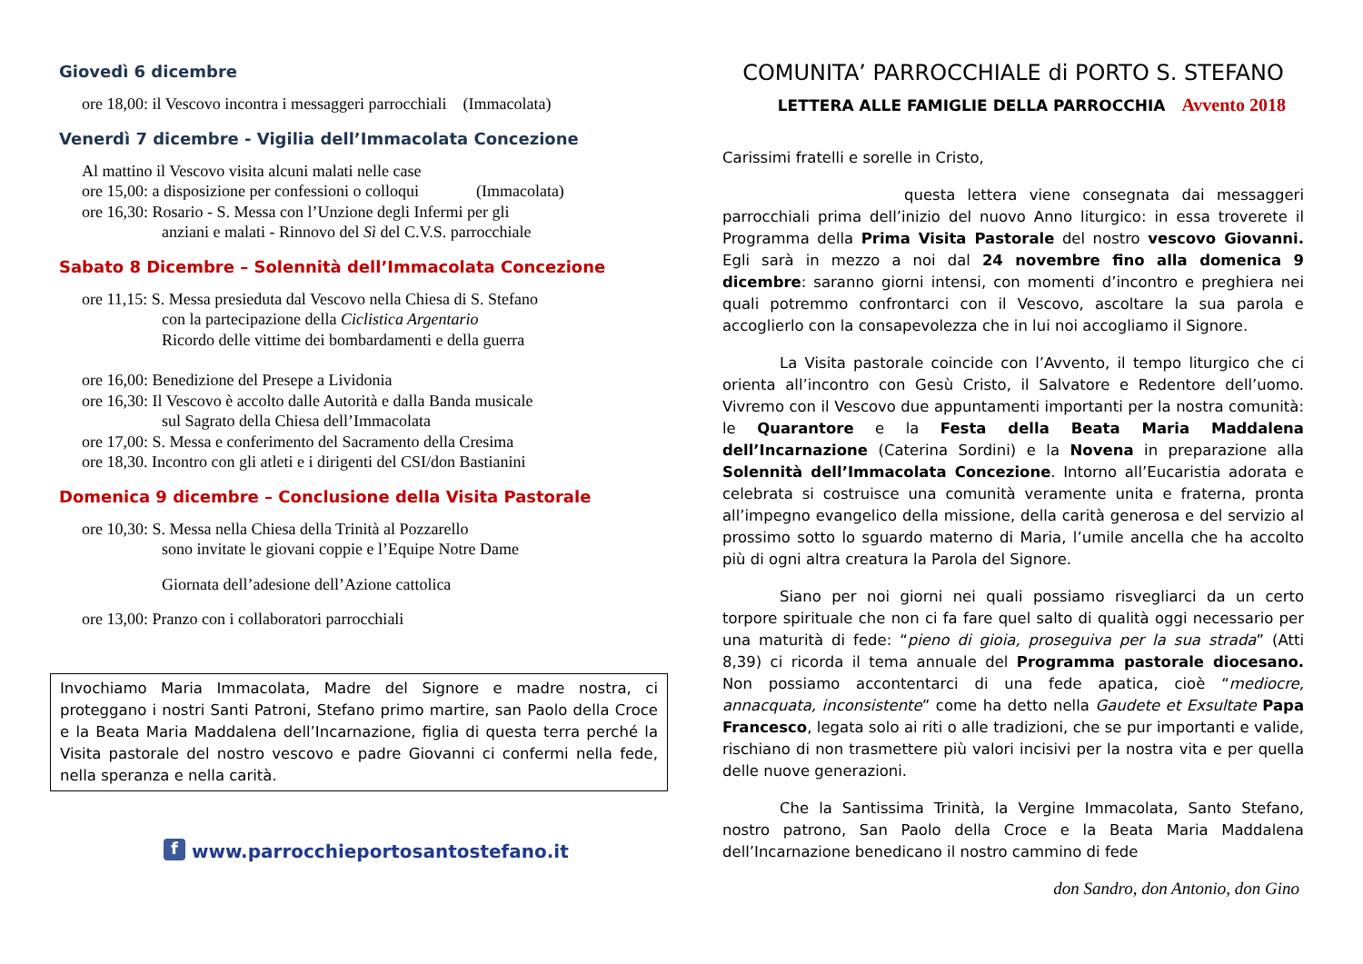Giovedì 6 dicembre
ore 18,00: il Vescovo incontra i messaggeri parrocchiali (Immacolata)
Venerdì 7 dicembre - Vigilia dell’Immacolata Concezione
Al mattino il Vescovo visita alcuni malati nelle case
ore 15,00: a disposizione per confessioni o colloqui (Immacolata)
ore 16,30: Rosario - S. Messa con l’Unzione degli Infermi per gli
anziani e malati - Rinnovo del Sì del C.V.S. parrocchiale
Sabato 8 Dicembre – Solennità dell’Immacolata Concezione
ore 11,15: S. Messa presieduta dal Vescovo nella Chiesa di S. Stefano
con la partecipazione della Ciclistica Argentario
Ricordo delle vittime dei bombardamenti e della guerra
ore 16,00: Benedizione del Presepe a Lividonia
ore 16,30: Il Vescovo è accolto dalle Autorità e dalla Banda musicale
sul Sagrato della Chiesa dell’Immacolata
ore 17,00: S. Messa e conferimento del Sacramento della Cresima
ore 18,30. Incontro con gli atleti e i dirigenti del CSI/don Bastianini
Domenica 9 dicembre – Conclusione della Visita Pastorale
ore 10,30: S. Messa nella Chiesa della Trinità al Pozzarello
sono invitate le giovani coppie e l’Equipe Notre Dame
Giornata dell’adesione dell’Azione cattolica
ore 13,00: Pranzo con i collaboratori parrocchiali
Invochiamo Maria Immacolata, Madre del Signore e madre nostra, ci proteggano i nostri Santi Patroni, Stefano primo martire, san Paolo della Croce e la Beata Maria Maddalena dell’Incarnazione, figlia di questa terra perché la Visita pastorale del nostro vescovo e padre Giovanni ci confermi nella fede, nella speranza e nella carità.
f www.parrocchieportosantostefano.it
COMUNITA’ PARROCCHIALE di PORTO S. STEFANO
LETTERA ALLE FAMIGLIE DELLA PARROCCHIA Avvento 2018
Carissimi fratelli e sorelle in Cristo,
questa lettera viene consegnata dai messaggeri parrocchiali prima dell’inizio del nuovo Anno liturgico: in essa troverete il Programma della Prima Visita Pastorale del nostro vescovo Giovanni. Egli sarà in mezzo a noi dal 24 novembre fino alla domenica 9 dicembre: saranno giorni intensi, con momenti d’incontro e preghiera nei quali potremmo confrontarci con il Vescovo, ascoltare la sua parola e accoglierlo con la consapevolezza che in lui noi accogliamo il Signore.
La Visita pastorale coincide con l’Avvento, il tempo liturgico che ci orienta all’incontro con Gesù Cristo, il Salvatore e Redentore dell’uomo. Vivremo con il Vescovo due appuntamenti importanti per la nostra comunità: le Quarantore e la Festa della Beata Maria Maddalena dell’Incarnazione (Caterina Sordini) e la Novena in preparazione alla Solennità dell’Immacolata Concezione. Intorno all’Eucaristia adorata e celebrata si costruisce una comunità veramente unita e fraterna, pronta all’impegno evangelico della missione, della carità generosa e del servizio al prossimo sotto lo sguardo materno di Maria, l’umile ancella che ha accolto più di ogni altra creatura la Parola del Signore.
Siano per noi giorni nei quali possiamo risvegliarci da un certo torpore spirituale che non ci fa fare quel salto di qualità oggi necessario per una maturità di fede: “pieno di gioia, proseguiva per la sua strada” (Atti 8,39) ci ricorda il tema annuale del Programma pastorale diocesano. Non possiamo accontentarci di una fede apatica, cioè “mediocre, annacquata, inconsistente” come ha detto nella Gaudete et Exsultate Papa Francesco, legata solo ai riti o alle tradizioni, che se pur importanti e valide, rischiano di non trasmettere più valori incisivi per la nostra vita e per quella delle nuove generazioni.
Che la Santissima Trinità, la Vergine Immacolata, Santo Stefano, nostro patrono, San Paolo della Croce e la Beata Maria Maddalena dell’Incarnazione benedicano il nostro cammino di fede
don Sandro, don Antonio, don Gino